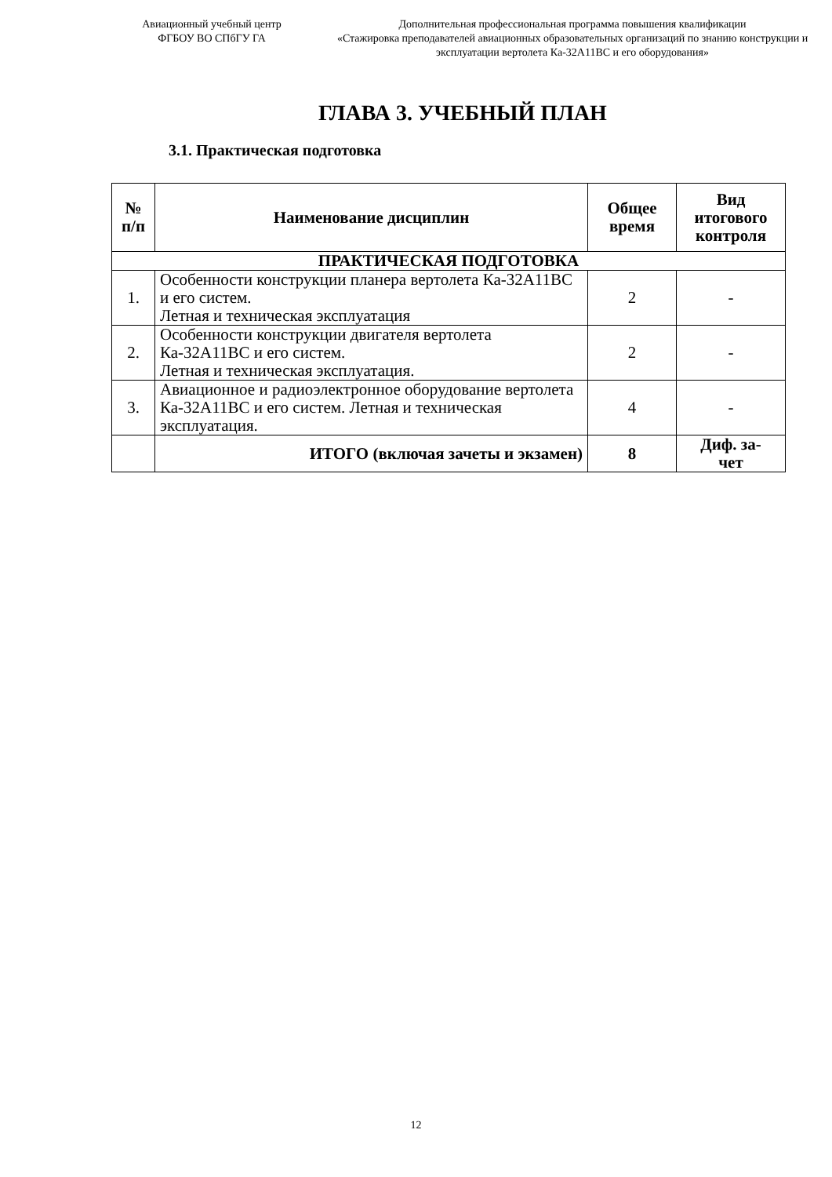Авиационный учебный центр
ФГБОУ ВО СПбГУ ГА
Дополнительная профессиональная программа повышения квалификации
«Стажировка преподавателей авиационных образовательных организаций по знанию конструкции и эксплуатации вертолета Ка-32А11ВС и его оборудования»
ГЛАВА 3. УЧЕБНЫЙ ПЛАН
3.1. Практическая подготовка
| № п/п | Наименование дисциплин | Общее время | Вид итогового контроля |
| --- | --- | --- | --- |
| ПРАКТИЧЕСКАЯ ПОДГОТОВКА | | | |
| 1. | Особенности конструкции планера вертолета Ка-32А11ВС и его систем. Летная и техническая эксплуатация | 2 | - |
| 2. | Особенности конструкции двигателя вертолета Ка-32А11ВС и его систем. Летная и техническая эксплуатация. | 2 | - |
| 3. | Авиационное и радиоэлектронное оборудование вертолета Ка-32А11ВС и его систем. Летная и техническая эксплуатация. | 4 | - |
| | ИТОГО (включая зачеты и экзамен) | 8 | Диф. за- чет |
12